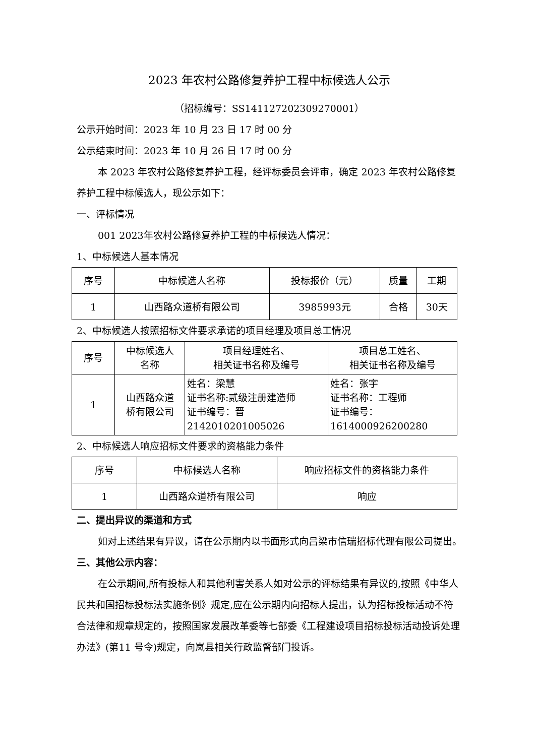2023 年农村公路修复养护工程中标候选人公示
（招标编号：SS141127202309270001）
公示开始时间：2023 年 10 月 23 日 17 时 00 分
公示结束时间：2023 年 10 月 26 日 17 时 00 分
本 2023 年农村公路修复养护工程，经评标委员会评审，确定 2023 年农村公路修复养护工程中标候选人，现公示如下：
一、评标情况
001 2023年农村公路修复养护工程的中标候选人情况：
1、中标候选人基本情况
| 序号 | 中标候选人名称 | 投标报价（元） | 质量 | 工期 |
| 1 | 山西路众道桥有限公司 | 3985993元 | 合格 | 30天 |
2、中标候选人按照招标文件要求承诺的项目经理及项目总工情况
| 序号 | 中标候选人 名称 | 项目经理姓名、 相关证书名称及编号 | 项目总工姓名、 相关证书名称及编号 |
| 1 | 山西路众道 桥有限公司 | 姓名：梁慧 证书名称:贰级注册建造师 证书编号：晋 2142010201005026 | 姓名：张宇 证书名称：工程师 证书编号： 1614000926200280 |
2、中标候选人响应招标文件要求的资格能力条件
| 序号 | 中标候选人名称 | 响应招标文件的资格能力条件 |
| 1 | 山西路众道桥有限公司 | 响应 |
二、提出异议的渠道和方式
如对上述结果有异议，请在公示期内以书面形式向吕梁市信瑞招标代理有限公司提出。
三、其他公示内容：
在公示期间,所有投标人和其他利害关系人如对公示的评标结果有异议的,按照《中华人民共和国招标投标法实施条例》规定,应在公示期内向招标人提出，认为招标投标活动不符合法律和规章规定的，按照国家发展改革委等七部委《工程建设项目招标投标活动投诉处理办法》(第11 号令)规定，向岚县相关行政监督部门投诉。